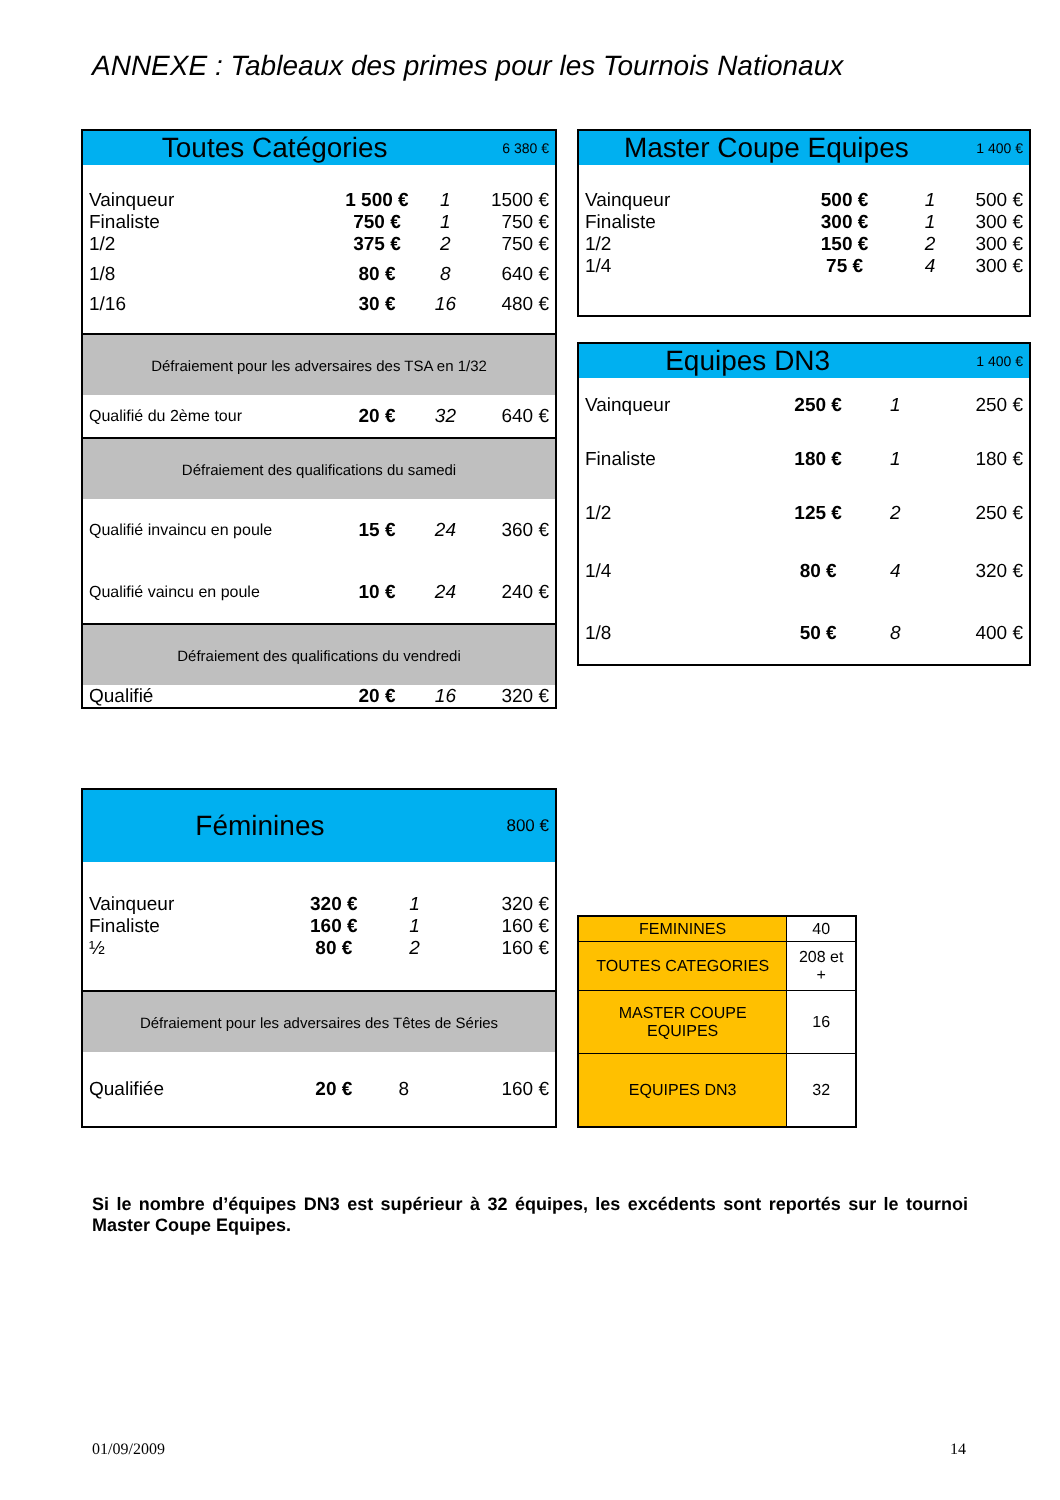ANNEXE : Tableaux des primes pour les Tournois Nationaux
| Toutes Catégories | | | 6 380 € |
| --- | --- | --- | --- |
| Vainqueur Finaliste 1/2 | 1 500 € 750 € 375 € | 1 1 2 | 1500 € 750 € 750 € |
| 1/8 | 80 € | 8 | 640 € |
| 1/16 | 30 € | 16 | 480 € |
| Défraiement pour les adversaires des TSA en 1/32 | | | |
| Qualifié du 2ème tour | 20 € | 32 | 640 € |
| Défraiement des qualifications du samedi | | | |
| Qualifié invaincu en poule | 15 € | 24 | 360 € |
| Qualifié vaincu en poule | 10 € | 24 | 240 € |
| Défraiement des qualifications du vendredi | | | |
| Qualifié | 20 € | 16 | 320 € |
| Master Coupe Equipes | | | 1 400 € |
| --- | --- | --- | --- |
| Vainqueur Finaliste 1/2 1/4 | 500 € 300 € 150 € 75 € | 1 1 2 4 | 500 € 300 € 300 € 300 € |
| Equipes DN3 | | | 1 400 € |
| --- | --- | --- | --- |
| Vainqueur | 250 € | 1 | 250 € |
| Finaliste | 180 € | 1 | 180 € |
| 1/2 | 125 € | 2 | 250 € |
| 1/4 | 80 € | 4 | 320 € |
| 1/8 | 50 € | 8 | 400 € |
| Féminines | | | 800 € |
| --- | --- | --- | --- |
| Vainqueur Finaliste ½ | 320 € 160 € 80 € | 1 1 2 | 320 € 160 € 160 € |
| Défraiement pour les adversaires des Têtes de Séries | | | |
| Qualifiée | 20 € | 8 | 160 € |
| FEMININES | 40 |
| TOUTES CATEGORIES | 208 et + |
| MASTER COUPE EQUIPES | 16 |
| EQUIPES DN3 | 32 |
Si le nombre d’équipes DN3 est supérieur à 32 équipes, les excédents sont reportés sur le tournoi Master Coupe Equipes.
01/09/2009 14